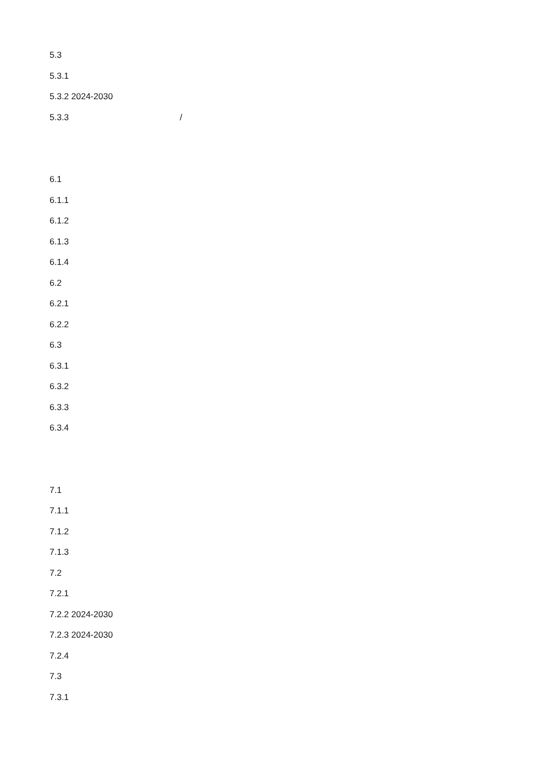5.3
5.3.1
5.3.2 2024-2030
5.3.3 /
6.1
6.1.1
6.1.2
6.1.3
6.1.4
6.2
6.2.1
6.2.2
6.3
6.3.1
6.3.2
6.3.3
6.3.4
7.1
7.1.1
7.1.2
7.1.3
7.2
7.2.1
7.2.2 2024-2030
7.2.3 2024-2030
7.2.4
7.3
7.3.1